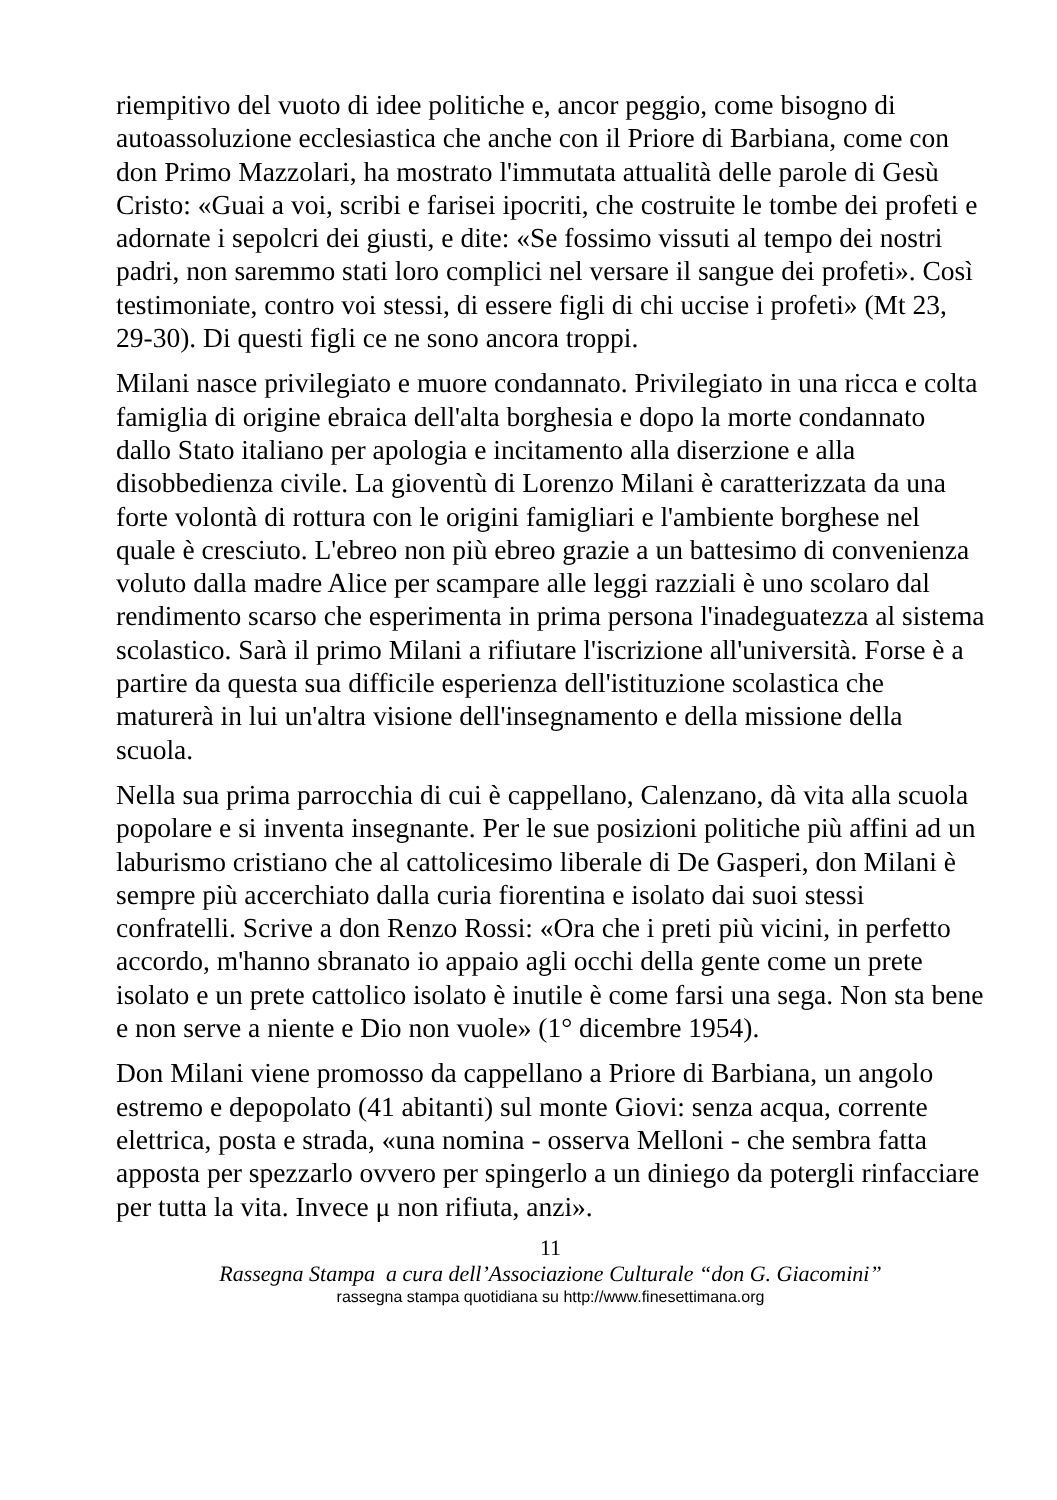riempitivo del vuoto di idee politiche e, ancor peggio, come bisogno di autoassoluzione ecclesiastica che anche con il Priore di Barbiana, come con don Primo Mazzolari, ha mostrato l'immutata attualità delle parole di Gesù Cristo: «Guai a voi, scribi e farisei ipocriti, che costruite le tombe dei profeti e adornate i sepolcri dei giusti, e dite: «Se fossimo vissuti al tempo dei nostri padri, non saremmo stati loro complici nel versare il sangue dei profeti». Così testimoniate, contro voi stessi, di essere figli di chi uccise i profeti» (Mt 23, 29-30). Di questi figli ce ne sono ancora troppi.
Milani nasce privilegiato e muore condannato. Privilegiato in una ricca e colta famiglia di origine ebraica dell'alta borghesia e dopo la morte condannato dallo Stato italiano per apologia e incitamento alla diserzione e alla disobbedienza civile. La gioventù di Lorenzo Milani è caratterizzata da una forte volontà di rottura con le origini famigliari e l'ambiente borghese nel quale è cresciuto. L'ebreo non più ebreo grazie a un battesimo di convenienza voluto dalla madre Alice per scampare alle leggi razziali è uno scolaro dal rendimento scarso che esperimenta in prima persona l'inadeguatezza al sistema scolastico. Sarà il primo Milani a rifiutare l'iscrizione all'università. Forse è a partire da questa sua difficile esperienza dell'istituzione scolastica che maturerà in lui un'altra visione dell'insegnamento e della missione della scuola.
Nella sua prima parrocchia di cui è cappellano, Calenzano, dà vita alla scuola popolare e si inventa insegnante. Per le sue posizioni politiche più affini ad un laburismo cristiano che al cattolicesimo liberale di De Gasperi, don Milani è sempre più accerchiato dalla curia fiorentina e isolato dai suoi stessi confratelli. Scrive a don Renzo Rossi: «Ora che i preti più vicini, in perfetto accordo, m'hanno sbranato io appaio agli occhi della gente come un prete isolato e un prete cattolico isolato è inutile è come farsi una sega. Non sta bene e non serve a niente e Dio non vuole» (1° dicembre 1954).
Don Milani viene promosso da cappellano a Priore di Barbiana, un angolo estremo e depopolato (41 abitanti) sul monte Giovi: senza acqua, corrente elettrica, posta e strada, «una nomina - osserva Melloni - che sembra fatta apposta per spezzarlo ovvero per spingerlo a un diniego da potergli rinfacciare per tutta la vita. Invece μ non rifiuta, anzi».
11
Rassegna Stampa a cura dell’Associazione Culturale “don G. Giacomini”
rassegna stampa quotidiana su http://www.finesettimana.org